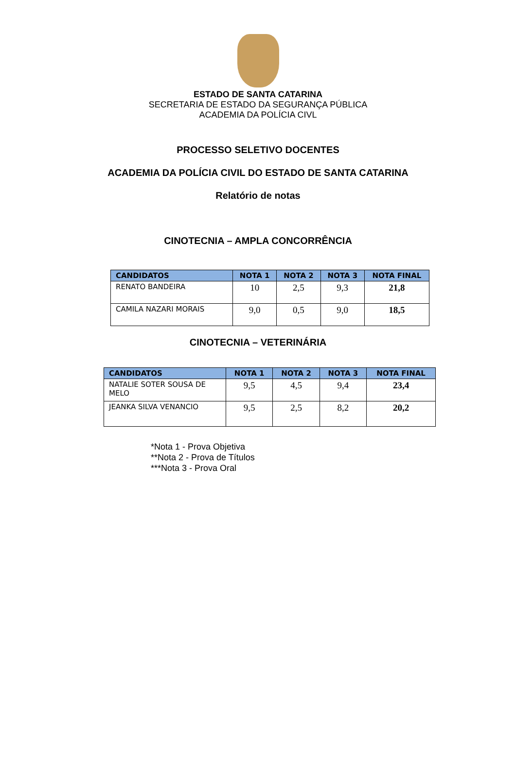ESTADO DE SANTA CATARINA
SECRETARIA DE ESTADO DA SEGURANÇA PÚBLICA
ACADEMIA DA POLÍCIA CIVL
PROCESSO SELETIVO DOCENTES
ACADEMIA DA POLÍCIA CIVIL DO ESTADO DE SANTA CATARINA
Relatório de notas
CINOTECNIA – AMPLA CONCORRÊNCIA
| CANDIDATOS | NOTA 1 | NOTA 2 | NOTA 3 | NOTA FINAL |
| --- | --- | --- | --- | --- |
| RENATO BANDEIRA | 10 | 2,5 | 9,3 | 21,8 |
| CAMILA NAZARI MORAIS | 9,0 | 0,5 | 9,0 | 18,5 |
CINOTECNIA – VETERINÁRIA
| CANDIDATOS | NOTA 1 | NOTA 2 | NOTA 3 | NOTA FINAL |
| --- | --- | --- | --- | --- |
| NATALIE SOTER SOUSA DE MELO | 9,5 | 4,5 | 9,4 | 23,4 |
| JEANKA SILVA VENANCIO | 9,5 | 2,5 | 8,2 | 20,2 |
*Nota 1 - Prova Objetiva
**Nota 2 - Prova de Títulos
***Nota 3 - Prova Oral